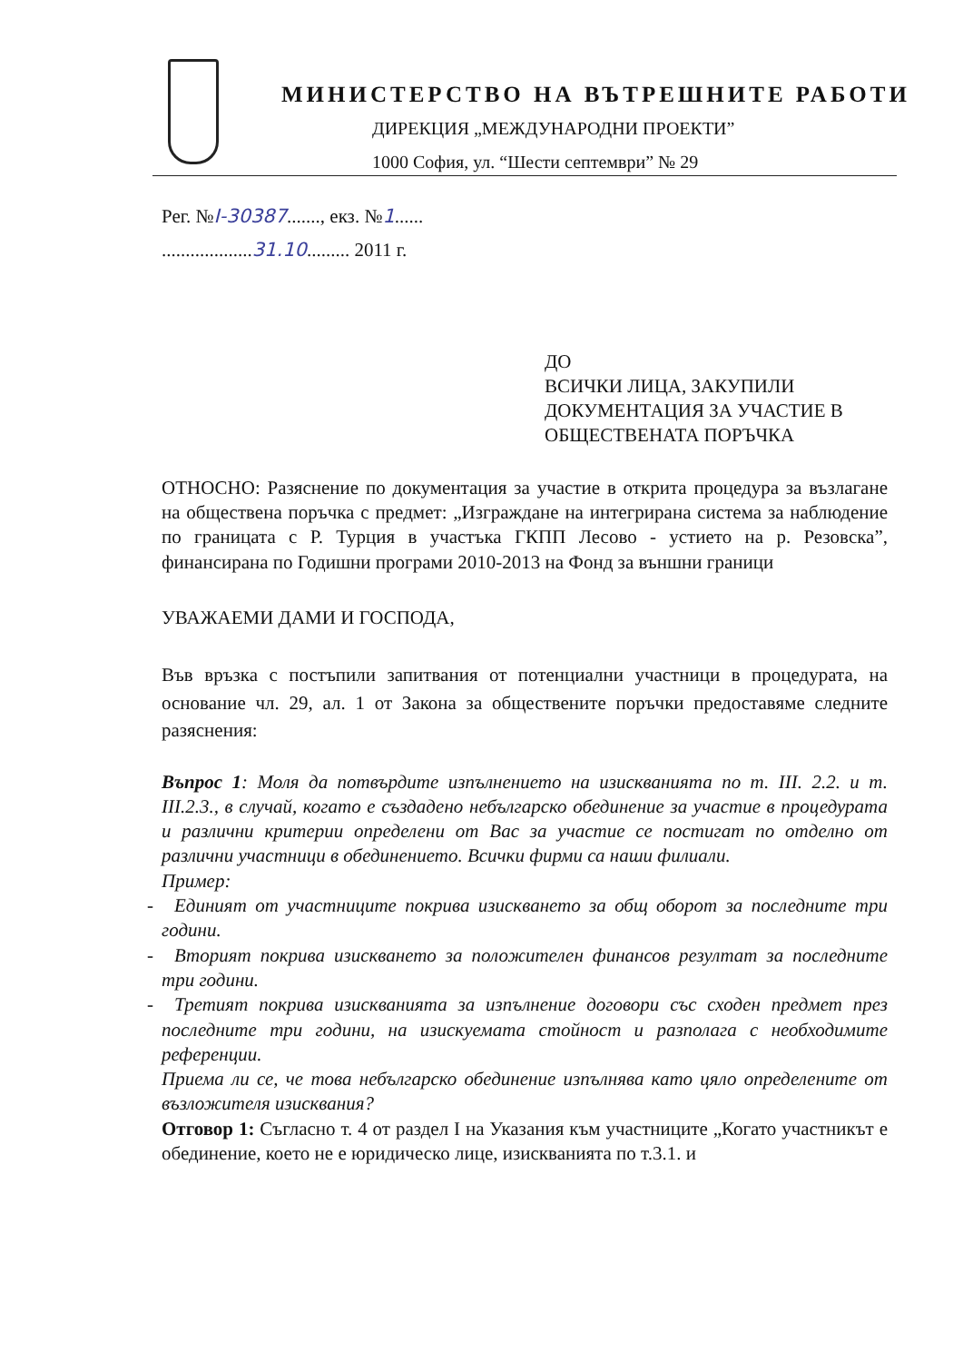МИНИСТЕРСТВО НА ВЪТРЕШНИТЕ РАБОТИ
ДИРЕКЦИЯ „МЕЖДУНАРОДНИ ПРОЕКТИ”
1000 София, ул. “Шести септември” № 29
Рег. №I-30387......., екз. №1......
...................31.10......... 2011 г.
ДО
ВСИЧКИ ЛИЦА, ЗАКУПИЛИ
ДОКУМЕНТАЦИЯ ЗА УЧАСТИЕ В
ОБЩЕСТВЕНАТА ПОРЪЧКА
ОТНОСНО: Разяснение по документация за участие в открита процедура за възлагане на обществена поръчка с предмет: „Изграждане на интегрирана система за наблюдение по границата с Р. Турция в участъка ГКПП Лесово - устието на р. Резовска”, финансирана по Годишни програми 2010-2013 на Фонд за външни граници
УВАЖАЕМИ ДАМИ И ГОСПОДА,
Във връзка с постъпили запитвания от потенциални участници в процедурата, на основание чл. 29, ал. 1 от Закона за обществените поръчки предоставяме следните разяснения:
Въпрос 1: Моля да потвърдите изпълнението на изискванията по т. III. 2.2. и т. III.2.3., в случай, когато е създадено небългарско обединение за участие в процедурата и различни критерии определени от Вас за участие се постигат по отделно от различни участници в обединението. Всички фирми са наши филиали.
Пример:
- Единият от участниците покрива изискването за общ оборот за последните три години.
- Вторият покрива изискването за положителен финансов резултат за последните три години.
- Третият покрива изискванията за изпълнение договори със сходен предмет през последните три години, на изискуемата стойност и разполага с необходимите референции.
Приема ли се, че това небългарско обединение изпълнява като цяло определените от възложителя изисквания?
Отговор 1: Съгласно т. 4 от раздел I на Указания към участниците „Когато участникът е обединение, което не е юридическо лице, изискванията по т.3.1. и